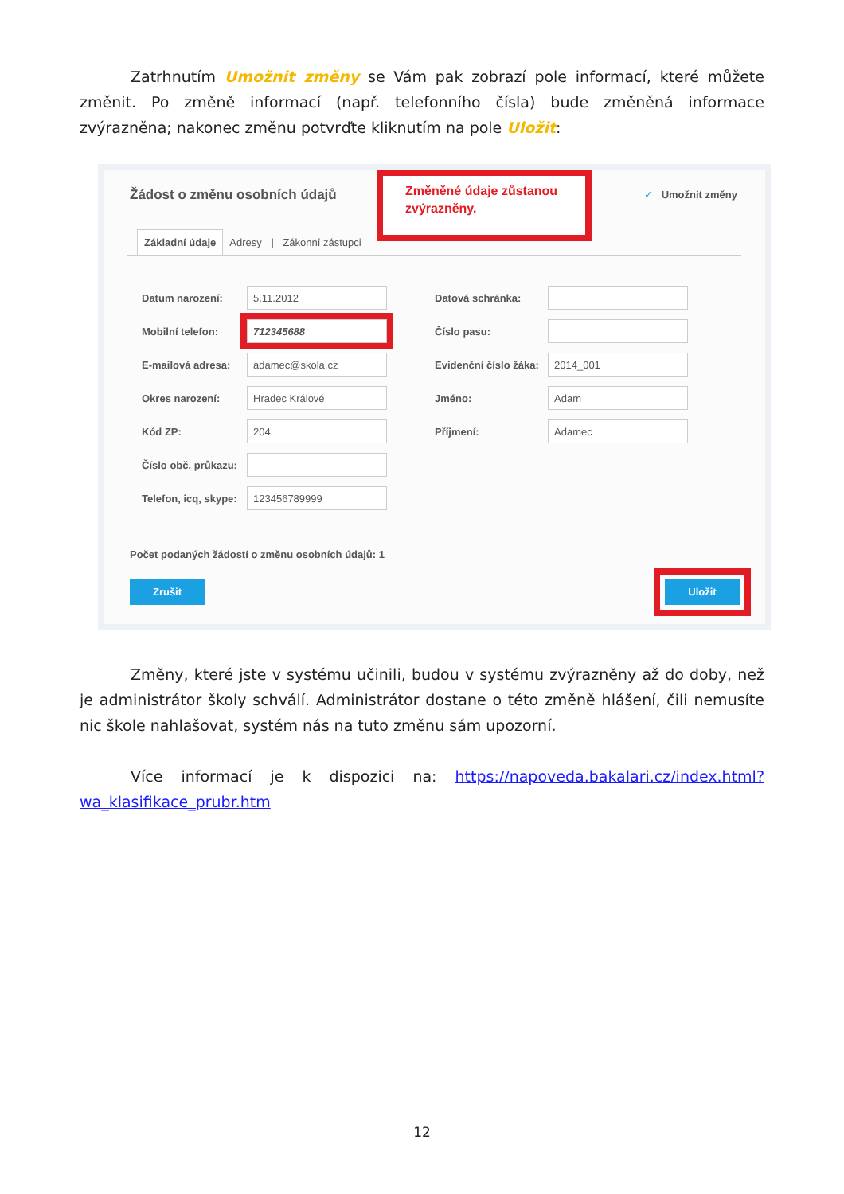Zatrhnutím Umožnit změny se Vám pak zobrazí pole informací, které můžete změnit. Po změně informací (např. telefonního čísla) bude změněná informace zvýrazněna; nakonec změnu potvrďte kliknutím na pole Uložit:
Žádost o změnu osobních údajů
Změněné údaje zůstanou zvýrazněny.
✓ Umožnit změny
Základní údaje Adresy | Zákonní zástupci
Datum narození:
5.11.2012
Mobilní telefon:
712345688
E-mailová adresa:
adamec@skola.cz
Okres narození:
Hradec Králové
Kód ZP:
204
Číslo obč. průkazu:
Telefon, icq, skype:
123456789999
Datová schránka:
Číslo pasu:
Evidenční číslo žáka:
2014_001
Jméno:
Adam
Příjmení:
Adamec
Počet podaných žádostí o změnu osobních údajů: 1
Zrušit Uložit
Změny, které jste v systému učinili, budou v systému zvýrazněny až do doby, než je administrátor školy schválí. Administrátor dostane o této změně hlášení, čili nemusíte nic škole nahlašovat, systém nás na tuto změnu sám upozorní.
Více informací je k dispozici na: https://napoveda.bakalari.cz/index.html?wa_klasifikace_prubr.htm
12